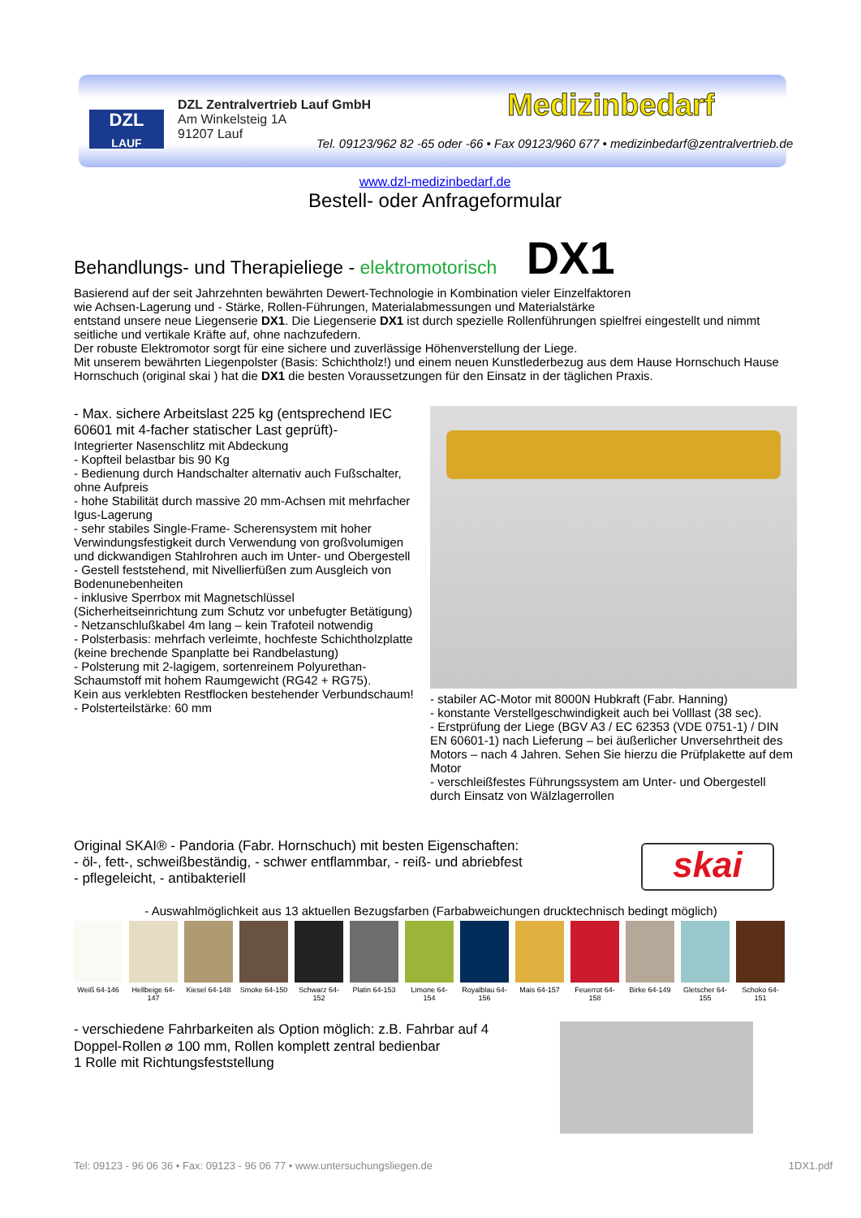DZL
LAUF
DZL Zentralvertrieb Lauf GmbH
Am Winkelsteig 1A
91207 Lauf
Medizinbedarf
Tel. 09123/962 82 -65 oder -66 • Fax 09123/960 677 • medizinbedarf@zentralvertrieb.de
www.dzl-medizinbedarf.de
Bestell- oder Anfrageformular
Behandlungs- und Therapieliege - elektromotorisch DX1
Basierend auf der seit Jahrzehnten bewährten Dewert-Technologie in Kombination vieler Einzelfaktoren
wie Achsen-Lagerung und - Stärke, Rollen-Führungen, Materialabmessungen und Materialstärke
entstand unsere neue Liegenserie DX1. Die Liegenserie DX1 ist durch spezielle Rollenführungen spielfrei eingestellt und nimmt seitliche und vertikale Kräfte auf, ohne nachzufedern.
Der robuste Elektromotor sorgt für eine sichere und zuverlässige Höhenverstellung der Liege.
Mit unserem bewährten Liegenpolster (Basis: Schichtholz!) und einem neuen Kunstlederbezug aus dem Hause Hornschuch Hause Hornschuch (original skai ) hat die DX1 die besten Voraussetzungen für den Einsatz in der täglichen Praxis.
- Max. sichere Arbeitslast 225 kg (entsprechend IEC 60601 mit 4-facher statischer Last geprüft)-
Integrierter Nasenschlitz mit Abdeckung
- Kopfteil belastbar bis 90 Kg
- Bedienung durch Handschalter alternativ auch Fußschalter, ohne Aufpreis
- hohe Stabilität durch massive 20 mm-Achsen mit mehrfacher Igus-Lagerung
- sehr stabiles Single-Frame- Scherensystem mit hoher Verwindungsfestigkeit durch Verwendung von großvolumigen und dickwandigen Stahlrohren auch im Unter- und Obergestell
- Gestell feststehend, mit Nivellierfüßen zum Ausgleich von Bodenunebenheiten
- inklusive Sperrbox mit Magnetschlüssel (Sicherheitseinrichtung zum Schutz vor unbefugter Betätigung)
- Netzanschlußkabel 4m lang – kein Trafoteil notwendig
- Polsterbasis: mehrfach verleimte, hochfeste Schichtholzplatte (keine brechende Spanplatte bei Randbelastung)
- Polsterung mit 2-lagigem, sortenreinem Polyurethan-Schaumstoff mit hohem Raumgewicht (RG42 + RG75).
Kein aus verklebten Restflocken bestehender Verbundschaum!
- Polsterteilstärke: 60 mm
- stabiler AC-Motor mit 8000N Hubkraft (Fabr. Hanning)
- konstante Verstellgeschwindigkeit auch bei Volllast (38 sec).
- Erstprüfung der Liege (BGV A3 / EC 62353 (VDE 0751-1) / DIN EN 60601-1) nach Lieferung – bei äußerlicher Unversehrtheit des Motors – nach 4 Jahren. Sehen Sie hierzu die Prüfplakette auf dem Motor
- verschleißfestes Führungssystem am Unter- und Obergestell durch Einsatz von Wälzlagerrollen
Original SKAI® - Pandoria (Fabr. Hornschuch) mit besten Eigenschaften:
- öl-, fett-, schweißbeständig, - schwer entflammbar, - reiß- und abriebfest
- pflegeleicht, - antibakteriell
skai
- Auswahlmöglichkeit aus 13 aktuellen Bezugsfarben (Farbabweichungen drucktechnisch bedingt möglich)
Weiß 64-146 Hellbeige 64-147
Kiesel 64-148
Smoke 64-150
Schwarz 64-152
Platin 64-153
Limone 64-154
Royalblau 64-156
Mais 64-157 Feuerrot 64-158
Birke 64-149
Gletscher 64-155
Schoko 64-151
- verschiedene Fahrbarkeiten als Option möglich: z.B. Fahrbar auf 4 Doppel-Rollen ⌀ 100 mm, Rollen komplett zentral bedienbar
1 Rolle mit Richtungsfeststellung
Tel: 09123 - 96 06 36 • Fax: 09123 - 96 06 77 • www.untersuchungsliegen.de 1DX1.pdf